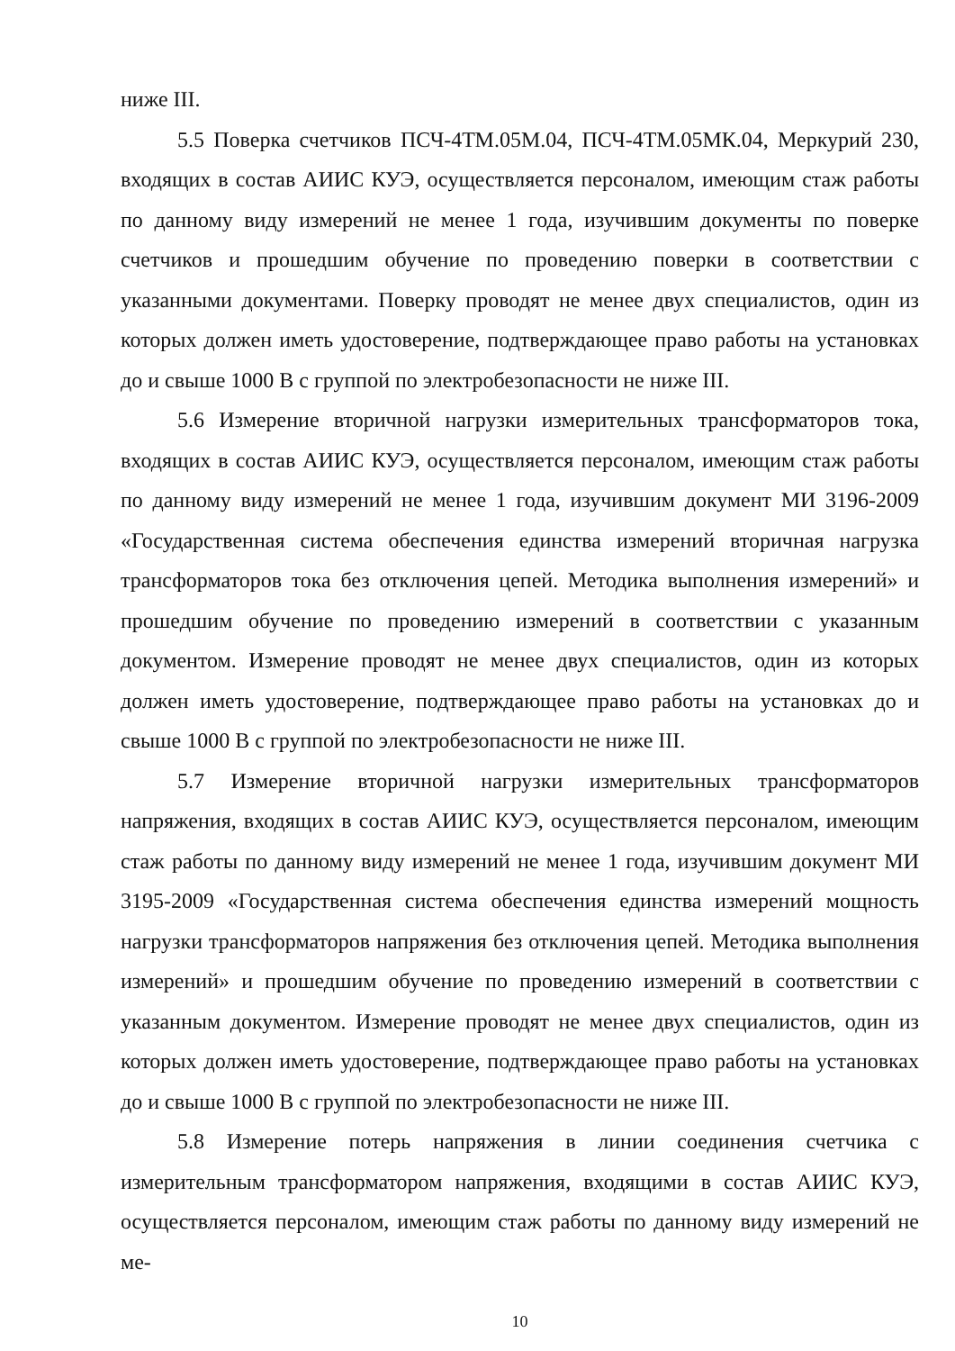ниже III.
5.5 Поверка счетчиков ПСЧ-4ТМ.05М.04, ПСЧ-4ТМ.05МК.04, Меркурий 230, входящих в состав АИИС КУЭ, осуществляется персоналом, имеющим стаж работы по данному виду измерений не менее 1 года, изучившим документы по поверке счетчиков и прошедшим обучение по проведению поверки в соответствии с указанными документами. Поверку проводят не менее двух специалистов, один из которых должен иметь удостоверение, подтверждающее право работы на установках до и свыше 1000 В с группой по электробезопасности не ниже III.
5.6 Измерение вторичной нагрузки измерительных трансформаторов тока, входящих в состав АИИС КУЭ, осуществляется персоналом, имеющим стаж работы по данному виду измерений не менее 1 года, изучившим документ МИ 3196-2009 «Государственная система обеспечения единства измерений вторичная нагрузка трансформаторов тока без отключения цепей. Методика выполнения измерений» и прошедшим обучение по проведению измерений в соответствии с указанным документом. Измерение проводят не менее двух специалистов, один из которых должен иметь удостоверение, подтверждающее право работы на установках до и свыше 1000 В с группой по электробезопасности не ниже III.
5.7 Измерение вторичной нагрузки измерительных трансформаторов напряжения, входящих в состав АИИС КУЭ, осуществляется персоналом, имеющим стаж работы по данному виду измерений не менее 1 года, изучившим документ МИ 3195-2009 «Государственная система обеспечения единства измерений мощность нагрузки трансформаторов напряжения без отключения цепей. Методика выполнения измерений» и прошедшим обучение по проведению измерений в соответствии с указанным документом. Измерение проводят не менее двух специалистов, один из которых должен иметь удостоверение, подтверждающее право работы на установках до и свыше 1000 В с группой по электробезопасности не ниже III.
5.8 Измерение потерь напряжения в линии соединения счетчика с измерительным трансформатором напряжения, входящими в состав АИИС КУЭ, осуществляется персоналом, имеющим стаж работы по данному виду измерений не ме-
10